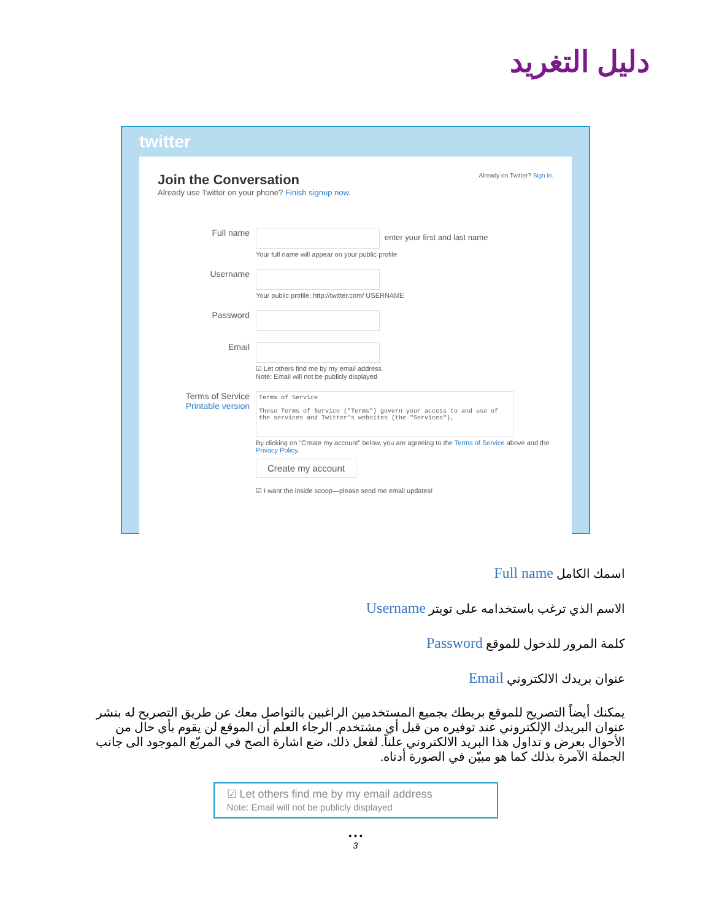دليل التغريد
twitter
Already on Twitter? Sign in.
Join the Conversation
Already use Twitter on your phone? Finish signup now.
Full name
enter your first and last name
Your full name will appear on your public profile
Username
Your public profile: http://twitter.com/ USERNAME
Password
Email
☑ Let others find me by my email address
Note: Email will not be publicly displayed
Terms of Service
Printable version
Terms of Service
These Terms of Service ("Terms") govern your access to and use of the services and Twitter's websites (the "Services"),
By clicking on "Create my account" below, you are agreeing to the Terms of Service above and the Privacy Policy.
Create my account
☑ I want the inside scoop—please send me email updates!
اسمك الكامل Full name
الاسم الذي ترغب باستخدامه على تويتر Username
كلمة المرور للدخول للموقع Password
عنوان بريدك الالكتروني Email
يمكنك أيضاً التصريح للموقع بربطك بجميع المستخدمين الراغبين بالتواصل معك عن طريق التصريح له بنشر عنوان البريدك الإلكتروني عند توفيره من قبل أي مشتخدم. الرجاء العلم أن الموقع لن يقوم بأي حال من الأحوال بعرض و تداول هذا البريد الالكتروني علناً. لفعل ذلك، ضع اشارة الصح في المربّع الموجود الى جانب الجملة الآمرة بذلك كما هو مبيّن في الصورة أدناه.
☑ Let others find me by my email address
Note: Email will not be publicly displayed
• • •
3